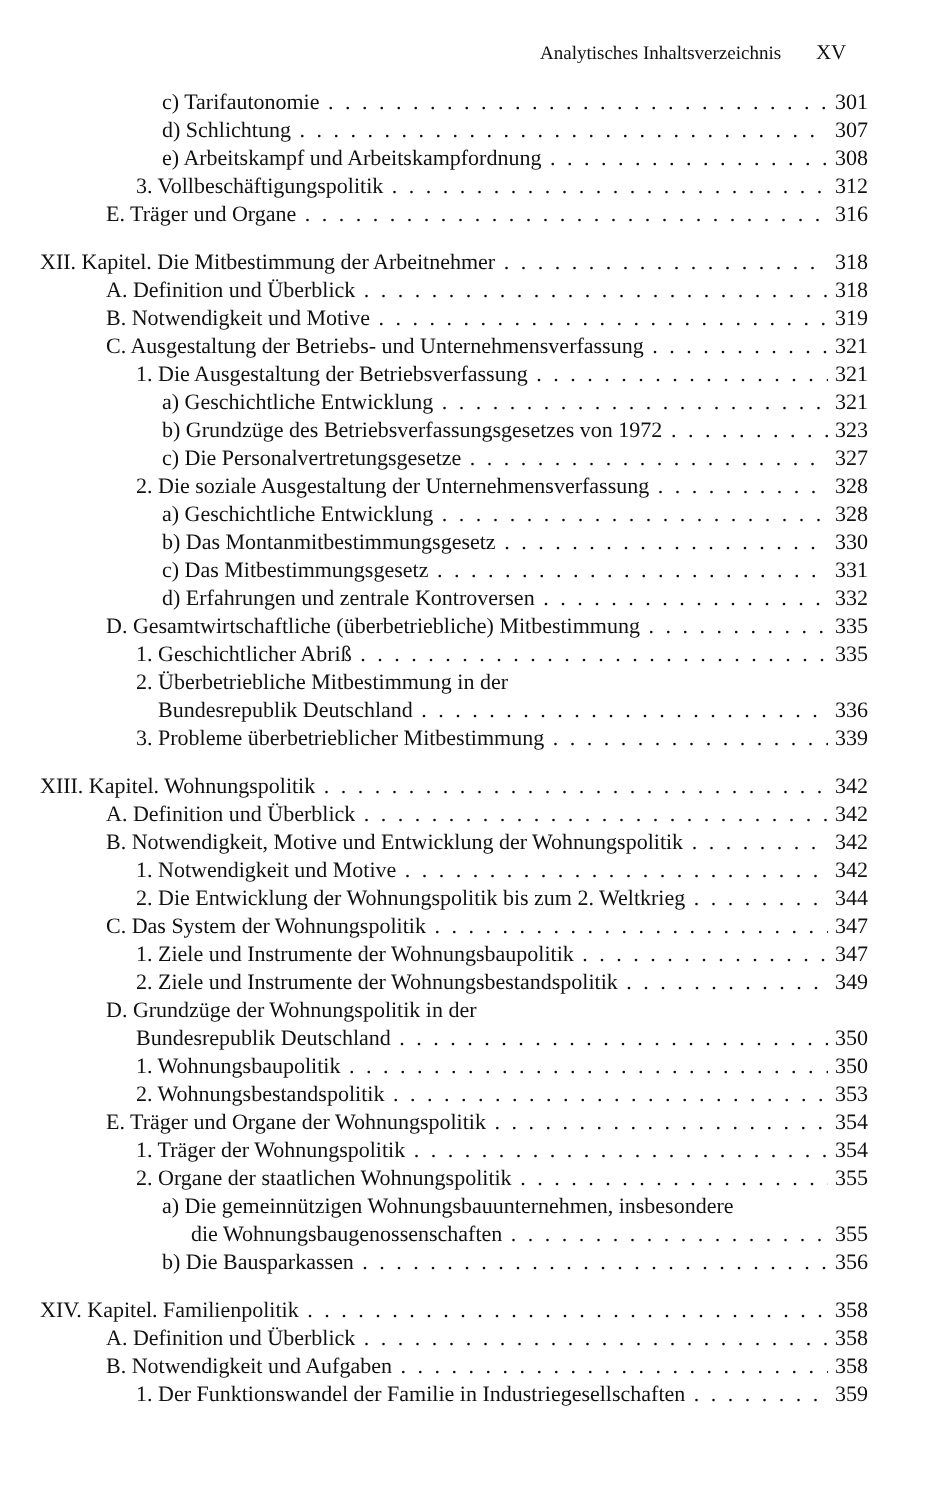Analytisches Inhaltsverzeichnis XV
c) Tarifautonomie 301
d) Schlichtung 307
e) Arbeitskampf und Arbeitskampfordnung 308
3. Vollbeschäftigungspolitik 312
E. Träger und Organe 316
XII. Kapitel. Die Mitbestimmung der Arbeitnehmer 318
A. Definition und Überblick 318
B. Notwendigkeit und Motive 319
C. Ausgestaltung der Betriebs- und Unternehmensverfassung 321
1. Die Ausgestaltung der Betriebsverfassung 321
a) Geschichtliche Entwicklung 321
b) Grundzüge des Betriebsverfassungsgesetzes von 1972 323
c) Die Personalvertretungsgesetze 327
2. Die soziale Ausgestaltung der Unternehmensverfassung 328
a) Geschichtliche Entwicklung 328
b) Das Montanmitbestimmungsgesetz 330
c) Das Mitbestimmungsgesetz 331
d) Erfahrungen und zentrale Kontroversen 332
D. Gesamtwirtschaftliche (überbetriebliche) Mitbestimmung 335
1. Geschichtlicher Abriß 335
2. Überbetriebliche Mitbestimmung in der
Bundesrepublik Deutschland 336
3. Probleme überbetrieblicher Mitbestimmung 339
XIII. Kapitel. Wohnungspolitik 342
A. Definition und Überblick 342
B. Notwendigkeit, Motive und Entwicklung der Wohnungspolitik 342
1. Notwendigkeit und Motive 342
2. Die Entwicklung der Wohnungspolitik bis zum 2. Weltkrieg 344
C. Das System der Wohnungspolitik 347
1. Ziele und Instrumente der Wohnungsbaupolitik 347
2. Ziele und Instrumente der Wohnungsbestandspolitik 349
D. Grundzüge der Wohnungspolitik in der
Bundesrepublik Deutschland 350
1. Wohnungsbaupolitik 350
2. Wohnungsbestandspolitik 353
E. Träger und Organe der Wohnungspolitik 354
1. Träger der Wohnungspolitik 354
2. Organe der staatlichen Wohnungspolitik 355
a) Die gemeinnützigen Wohnungsbauunternehmen, insbesondere
die Wohnungsbaugenossenschaften 355
b) Die Bausparkassen 356
XIV. Kapitel. Familienpolitik 358
A. Definition und Überblick 358
B. Notwendigkeit und Aufgaben 358
1. Der Funktionswandel der Familie in Industriegesellschaften 359